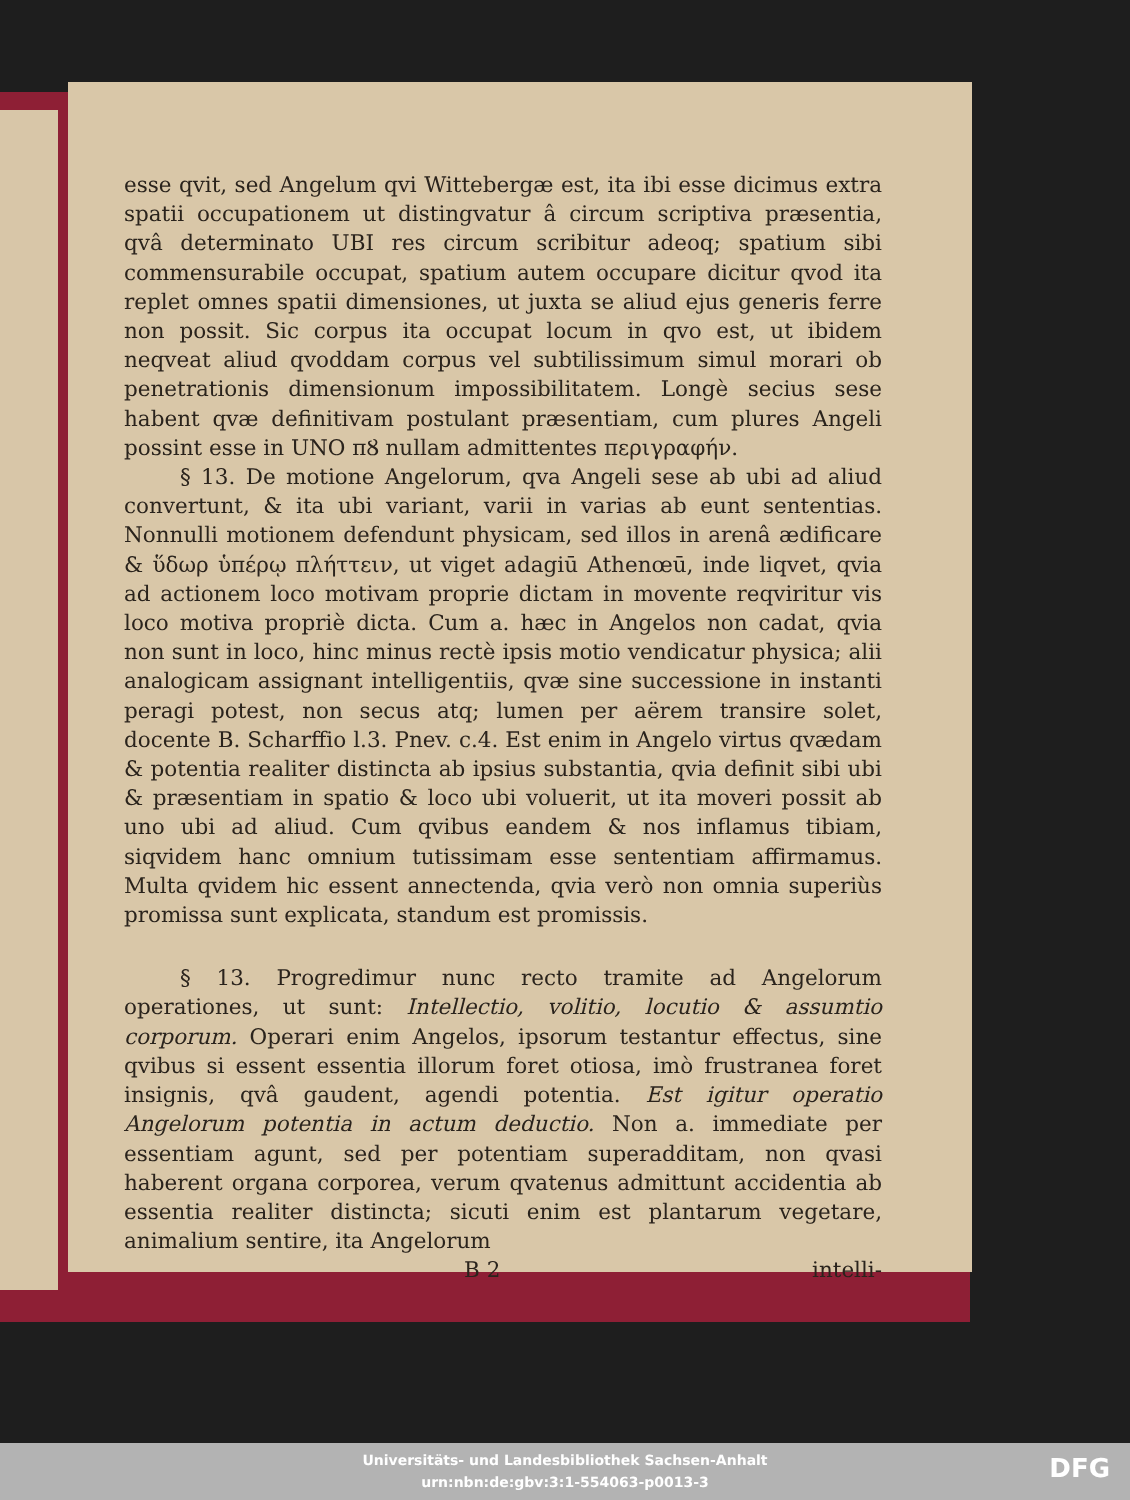esse qvit, sed Angelum qvi Wittebergæ est, ita ibi esse dicimus extra spatii occupationem ut distingvatur â circum scriptiva præsentia, qvâ determinato UBI res circum scribitur adeoq; spatium sibi commensurabile occupat, spatium autem occupare dicitur qvod ita replet omnes spatii dimensiones, ut juxta se aliud ejus generis ferre non possit. Sic corpus ita occupat locum in qvo est, ut ibidem neqveat aliud qvoddam corpus vel subtilissimum simul morari ob penetrationis dimensionum impossibilitatem. Longè secius sese habent qvæ definitivam postulant præsentiam, cum plures Angeli possint esse in UNO πȢ nullam admittentes περιγραφήν.
§ 13. De motione Angelorum, qva Angeli sese ab ubi ad aliud convertunt, & ita ubi variant, varii in varias ab eunt sententias. Nonnulli motionem defendunt physicam, sed illos in arenâ ædificare & ὕδωρ ὑπέρῳ πλήττειν, ut viget adagiū Athenœū, inde liqvet, qvia ad actionem loco motivam proprie dictam in movente reqviritur vis loco motiva propriè dicta. Cum a. hæc in Angelos non cadat, qvia non sunt in loco, hinc minus rectè ipsis motio vendicatur physica; alii analogicam assignant intelligentiis, qvæ sine successione in instanti peragi potest, non secus atq; lumen per aërem transire solet, docente B. Scharffio l.3. Pnev. c.4. Est enim in Angelo virtus qvædam & potentia realiter distincta ab ipsius substantia, qvia definit sibi ubi & præsentiam in spatio & loco ubi voluerit, ut ita moveri possit ab uno ubi ad aliud. Cum qvibus eandem & nos inflamus tibiam, siqvidem hanc omnium tutissimam esse sententiam affirmamus. Multa qvidem hic essent annectenda, qvia verò non omnia superiùs promissa sunt explicata, standum est promissis.
§ 13. Progredimur nunc recto tramite ad Angelorum operationes, ut sunt: Intellectio, volitio, locutio & assumtio corporum. Operari enim Angelos, ipsorum testantur effectus, sine qvibus si essent essentia illorum foret otiosa, imò frustranea foret insignis, qvâ gaudent, agendi potentia. Est igitur operatio Angelorum potentia in actum deductio. Non a. immediate per essentiam agunt, sed per potentiam superadditam, non qvasi haberent organa corporea, verum qvatenus admittunt accidentia ab essentia realiter distincta; sicuti enim est plantarum vegetare, animalium sentire, ita Angelorum
B 2 intelli-
Universitäts- und Landesbibliothek Sachsen-Anhalt
urn:nbn:de:gbv:3:1-554063-p0013-3
DFG